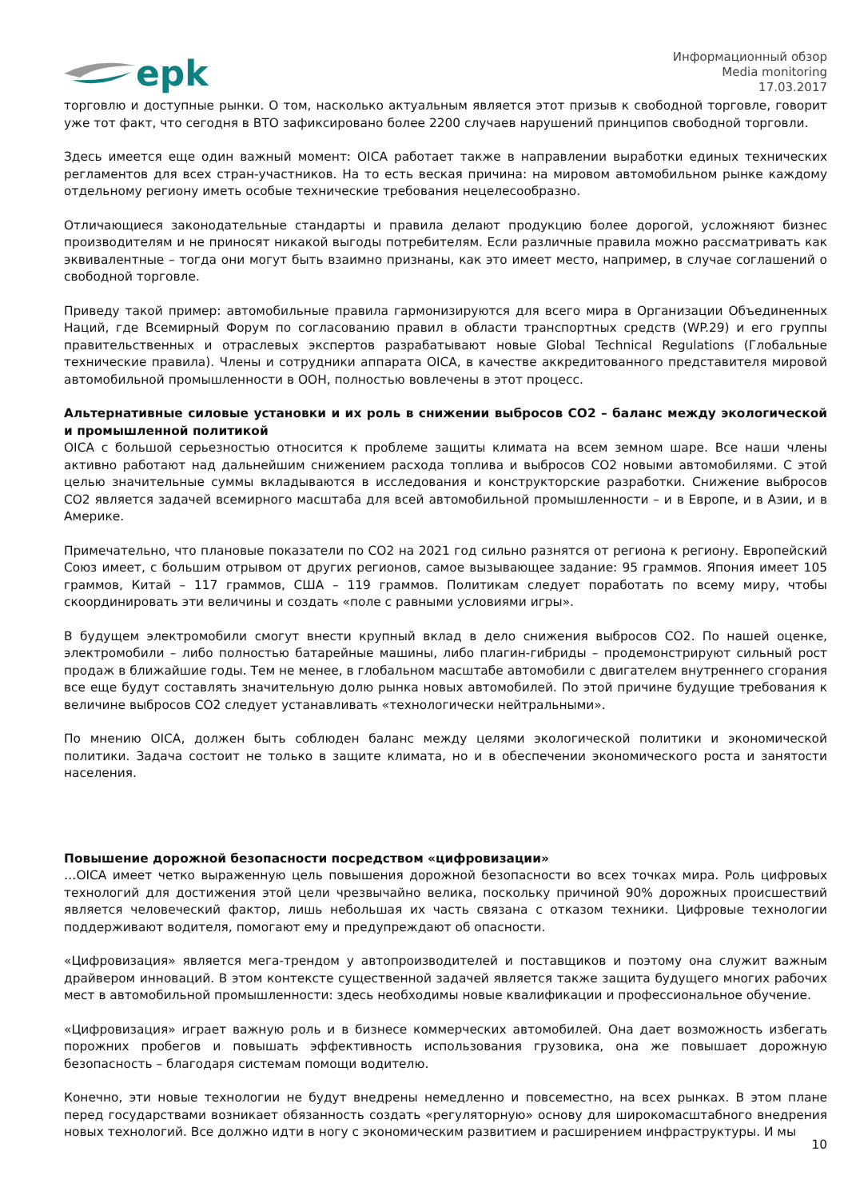epk
Информационный обзор
Media monitoring
17.03.2017
торговлю и доступные рынки. О том, насколько актуальным является этот призыв к свободной торговле, говорит уже тот факт, что сегодня в ВТО зафиксировано более 2200 случаев нарушений принципов свободной торговли.
Здесь имеется еще один важный момент: OICA работает также в направлении выработки единых технических регламентов для всех стран-участников. На то есть веская причина: на мировом автомобильном рынке каждому отдельному региону иметь особые технические требования нецелесообразно.
Отличающиеся законодательные стандарты и правила делают продукцию более дорогой, усложняют бизнес производителям и не приносят никакой выгоды потребителям. Если различные правила можно рассматривать как эквивалентные – тогда они могут быть взаимно признаны, как это имеет место, например, в случае соглашений о свободной торговле.
Приведу такой пример: автомобильные правила гармонизируются для всего мира в Организации Объединенных Наций, где Всемирный Форум по согласованию правил в области транспортных средств (WP.29) и его группы правительственных и отраслевых экспертов разрабатывают новые Global Technical Regulations (Глобальные технические правила). Члены и сотрудники аппарата OICA, в качестве аккредитованного представителя мировой автомобильной промышленности в ООН, полностью вовлечены в этот процесс.
Альтернативные силовые установки и их роль в снижении выбросов CO2 – баланс между экологической и промышленной политикой
OICA с большой серьезностью относится к проблеме защиты климата на всем земном шаре. Все наши члены активно работают над дальнейшим снижением расхода топлива и выбросов CO2 новыми автомобилями. С этой целью значительные суммы вкладываются в исследования и конструкторские разработки. Снижение выбросов CO2 является задачей всемирного масштаба для всей автомобильной промышленности – и в Европе, и в Азии, и в Америке.
Примечательно, что плановые показатели по CO2 на 2021 год сильно разнятся от региона к региону. Европейский Союз имеет, с большим отрывом от других регионов, самое вызывающее задание: 95 граммов. Япония имеет 105 граммов, Китай – 117 граммов, США – 119 граммов. Политикам следует поработать по всему миру, чтобы скоординировать эти величины и создать «поле с равными условиями игры».
В будущем электромобили смогут внести крупный вклад в дело снижения выбросов CO2. По нашей оценке, электромобили – либо полностью батарейные машины, либо плагин-гибриды – продемонстрируют сильный рост продаж в ближайшие годы. Тем не менее, в глобальном масштабе автомобили с двигателем внутреннего сгорания все еще будут составлять значительную долю рынка новых автомобилей. По этой причине будущие требования к величине выбросов CO2 следует устанавливать «технологически нейтральными».
По мнению OICA, должен быть соблюден баланс между целями экологической политики и экономической политики. Задача состоит не только в защите климата, но и в обеспечении экономического роста и занятости населения.
Повышение дорожной безопасности посредством «цифровизации»
…OICA имеет четко выраженную цель повышения дорожной безопасности во всех точках мира. Роль цифровых технологий для достижения этой цели чрезвычайно велика, поскольку причиной 90% дорожных происшествий является человеческий фактор, лишь небольшая их часть связана с отказом техники. Цифровые технологии поддерживают водителя, помогают ему и предупреждают об опасности.
«Цифровизация» является мега-трендом у автопроизводителей и поставщиков и поэтому она служит важным драйвером инноваций. В этом контексте существенной задачей является также защита будущего многих рабочих мест в автомобильной промышленности: здесь необходимы новые квалификации и профессиональное обучение.
«Цифровизация» играет важную роль и в бизнесе коммерческих автомобилей. Она дает возможность избегать порожних пробегов и повышать эффективность использования грузовика, она же повышает дорожную безопасность – благодаря системам помощи водителю.
Конечно, эти новые технологии не будут внедрены немедленно и повсеместно, на всех рынках. В этом плане перед государствами возникает обязанность создать «регуляторную» основу для широкомасштабного внедрения новых технологий. Все должно идти в ногу с экономическим развитием и расширением инфраструктуры. И мы
10